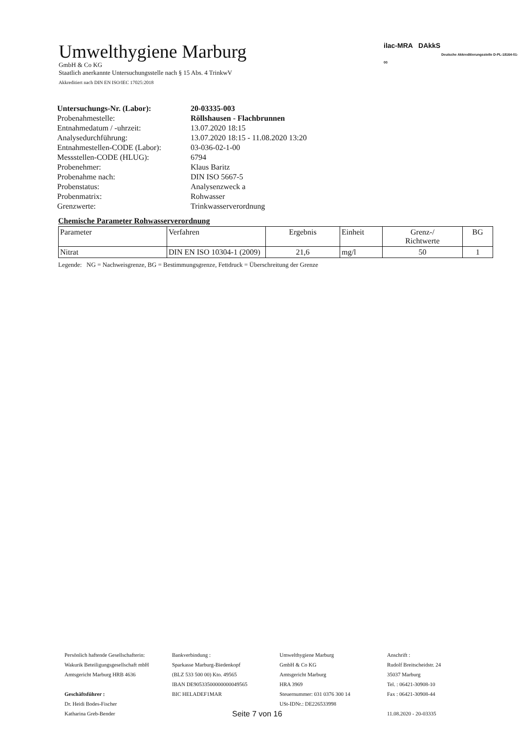Umwelthygiene Marburg
GmbH & Co KG
Staatlich anerkannte Untersuchungsstelle nach § 15 Abs. 4 TrinkwV
Akkreditiert nach DIN EN ISO/IEC 17025:2018
ilac-MRA DAkkS
Deutsche Akkreditierungsstelle D-PL-18164-01-00
| Untersuchungs-Nr. (Labor): | 20-03335-003 |
| Probenahmestelle: | Röllshausen - Flachbrunnen |
| Entnahmedatum / -uhrzeit: | 13.07.2020 18:15 |
| Analysedurchführung: | 13.07.2020 18:15 - 11.08.2020 13:20 |
| Entnahmestellen-CODE (Labor): | 03-036-02-1-00 |
| Messstellen-CODE (HLUG): | 6794 |
| Probenehmer: | Klaus Baritz |
| Probenahme nach: | DIN ISO 5667-5 |
| Probenstatus: | Analysenzweck a |
| Probenmatrix: | Rohwasser |
| Grenzwerte: | Trinkwasserverordnung |
Chemische Parameter Rohwasserverordnung
| Parameter | Verfahren | Ergebnis | Einheit | Grenz-/ Richtwerte | BG |
| --- | --- | --- | --- | --- | --- |
| Nitrat | DIN EN ISO 10304-1 (2009) | 21,6 | mg/l | 50 | 1 |
Legende: NG = Nachweisgrenze, BG = Bestimmungsgrenze, Fettdruck = Überschreitung der Grenze
Persönlich haftende Gesellschafterin:
Wakurik Beteiligungsgesellschaft mbH
Amtsgericht Marburg HRB 4636
Geschäftsführer :
Dr. Heidi Bodes-Fischer
Katharina Greb-Bender
Bankverbindung :
Sparkasse Marburg-Biedenkopf
(BLZ 533 500 00) Kto. 49565
IBAN DE90533500000000049565
BIC HELADEF1MAR
Umwelthygiene Marburg
GmbH & Co KG
Amtsgericht Marburg
HRA 3969
Steuernummer: 031 0376 300 14
USt-IDNr.: DE226533998
Anschrift :
Rudolf Breitscheidstr. 24
35037 Marburg
Tel. : 06421-30908-10
Fax : 06421-30908-44
11.08.2020 - 20-03335
Seite 7 von 16